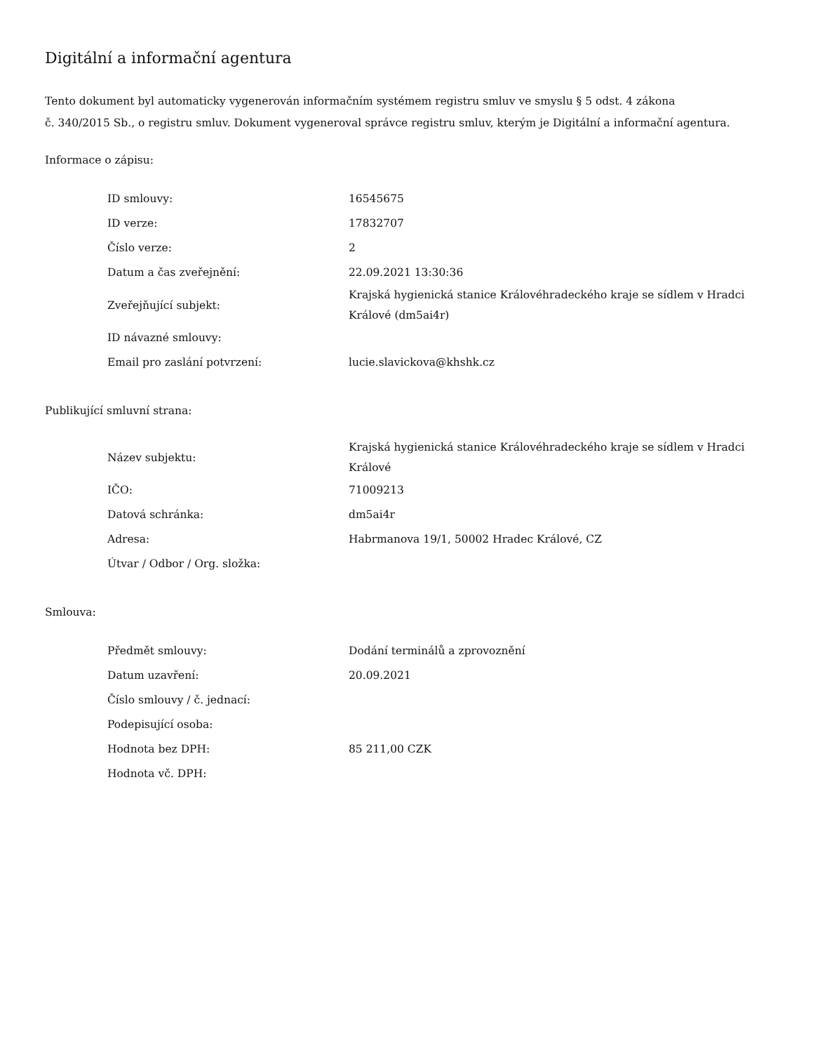Digitální a informační agentura
Tento dokument byl automaticky vygenerován informačním systémem registru smluv ve smyslu § 5 odst. 4 zákona
č. 340/2015 Sb., o registru smluv. Dokument vygeneroval správce registru smluv, kterým je Digitální a informační agentura.
Informace o zápisu:
| ID smlouvy: | 16545675 |
| ID verze: | 17832707 |
| Číslo verze: | 2 |
| Datum a čas zveřejnění: | 22.09.2021 13:30:36 |
| Zveřejňující subjekt: | Krajská hygienická stanice Královéhradeckého kraje se sídlem v Hradci Králové (dm5ai4r) |
| ID návazné smlouvy: | |
| Email pro zaslání potvrzení: | lucie.slavickova@khshk.cz |
Publikující smluvní strana:
| Název subjektu: | Krajská hygienická stanice Královéhradeckého kraje se sídlem v Hradci Králové |
| IČO: | 71009213 |
| Datová schránka: | dm5ai4r |
| Adresa: | Habrmanova 19/1, 50002 Hradec Králové, CZ |
| Útvar / Odbor / Org. složka: | |
Smlouva:
| Předmět smlouvy: | Dodání terminálů a zprovoznění |
| Datum uzavření: | 20.09.2021 |
| Číslo smlouvy / č. jednací: | |
| Podepisující osoba: | |
| Hodnota bez DPH: | 85 211,00 CZK |
| Hodnota vč. DPH: | |